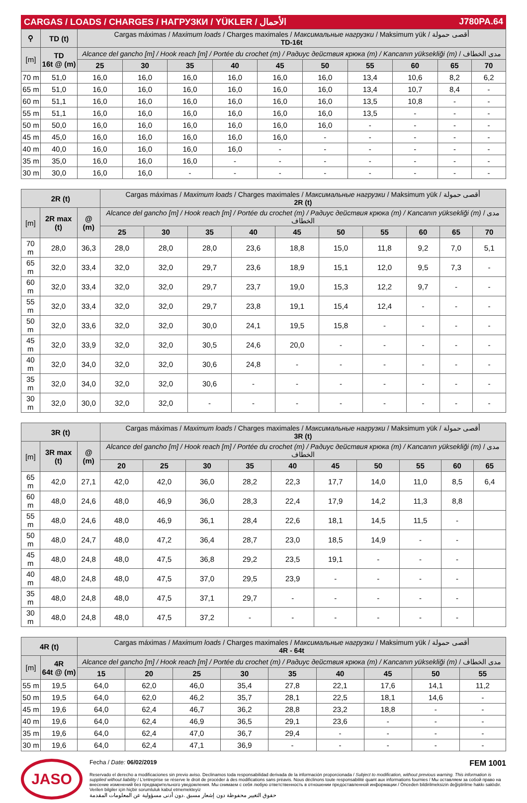CARGAS / LOADS / CHARGES / НАГРУЗКИ / YÜKLER / الأحمال J780PA.64
| ⚲ | TD (t) | Cargas máximas / Maximum loads / Charges maximales / Максимальные нагрузки / Maksimum yük / أقصى حمولة TD-16t | | | | | | | | | |
| [m] | TD 16t @ (m) | Alcance del gancho [m] / Hook reach [m] / Portée du crochet (m) / Радиус действия крюка (m) / Kancanın yüksekliği (m) / مدى الخطاف | | | | | | | | | |
| | | 25 | 30 | 35 | 40 | 45 | 50 | 55 | 60 | 65 | 70 |
| 70 m | 51,0 | 16,0 | 16,0 | 16,0 | 16,0 | 16,0 | 16,0 | 13,4 | 10,6 | 8,2 | 6,2 |
| 65 m | 51,0 | 16,0 | 16,0 | 16,0 | 16,0 | 16,0 | 16,0 | 13,4 | 10,7 | 8,4 | - |
| 60 m | 51,1 | 16,0 | 16,0 | 16,0 | 16,0 | 16,0 | 16,0 | 13,5 | 10,8 | - | - |
| 55 m | 51,1 | 16,0 | 16,0 | 16,0 | 16,0 | 16,0 | 16,0 | 13,5 | - | - | - |
| 50 m | 50,0 | 16,0 | 16,0 | 16,0 | 16,0 | 16,0 | 16,0 | - | - | - | - |
| 45 m | 45,0 | 16,0 | 16,0 | 16,0 | 16,0 | 16,0 | - | - | - | - | - |
| 40 m | 40,0 | 16,0 | 16,0 | 16,0 | 16,0 | - | - | - | - | - | - |
| 35 m | 35,0 | 16,0 | 16,0 | 16,0 | - | - | - | - | - | - | - |
| 30 m | 30,0 | 16,0 | 16,0 | - | - | - | - | - | - | - | - |
| 2R (t) | | | Cargas máximas / Maximum loads / Charges maximales / Максимальные нагрузки / Maksimum yük / أقصى حمولة 2R (t) | | | | | | | | | |
| [m] | 2R max (t) | @ (m) | Alcance del gancho [m] / Hook reach [m] / Portée du crochet (m) / Радиус действия крюка (m) / Kancanın yüksekliği (m) / مدى الخطاف | | | | | | | | | |
| | | | 25 | 30 | 35 | 40 | 45 | 50 | 55 | 60 | 65 | 70 |
| 70 m | 28,0 | 36,3 | 28,0 | 28,0 | 28,0 | 23,6 | 18,8 | 15,0 | 11,8 | 9,2 | 7,0 | 5,1 |
| 65 m | 32,0 | 33,4 | 32,0 | 32,0 | 29,7 | 23,6 | 18,9 | 15,1 | 12,0 | 9,5 | 7,3 | - |
| 60 m | 32,0 | 33,4 | 32,0 | 32,0 | 29,7 | 23,7 | 19,0 | 15,3 | 12,2 | 9,7 | - | - |
| 55 m | 32,0 | 33,4 | 32,0 | 32,0 | 29,7 | 23,8 | 19,1 | 15,4 | 12,4 | - | - | - |
| 50 m | 32,0 | 33,6 | 32,0 | 32,0 | 30,0 | 24,1 | 19,5 | 15,8 | - | - | - | - |
| 45 m | 32,0 | 33,9 | 32,0 | 32,0 | 30,5 | 24,6 | 20,0 | - | - | - | - | - |
| 40 m | 32,0 | 34,0 | 32,0 | 32,0 | 30,6 | 24,8 | - | - | - | - | - | - |
| 35 m | 32,0 | 34,0 | 32,0 | 32,0 | 30,6 | - | - | - | - | - | - | - |
| 30 m | 32,0 | 30,0 | 32,0 | 32,0 | - | - | - | - | - | - | - | - |
| 3R (t) | | | Cargas máximas / Maximum loads / Charges maximales / Максимальные нагрузки / Maksimum yük / أقصى حمولة 3R (t) | | | | | | | | | |
| [m] | 3R max (t) | @ (m) | Alcance del gancho [m] / Hook reach [m] / Portée du crochet (m) / Радиус действия крюка (m) / Kancanın yüksekliği (m) / مدى الخطاف | | | | | | | | | |
| | | | 20 | 25 | 30 | 35 | 40 | 45 | 50 | 55 | 60 | 65 |
| 65 m | 42,0 | 27,1 | 42,0 | 42,0 | 36,0 | 28,2 | 22,3 | 17,7 | 14,0 | 11,0 | 8,5 | 6,4 |
| 60 m | 48,0 | 24,6 | 48,0 | 46,9 | 36,0 | 28,3 | 22,4 | 17,9 | 14,2 | 11,3 | 8,8 | |
| 55 m | 48,0 | 24,6 | 48,0 | 46,9 | 36,1 | 28,4 | 22,6 | 18,1 | 14,5 | 11,5 | - | |
| 50 m | 48,0 | 24,7 | 48,0 | 47,2 | 36,4 | 28,7 | 23,0 | 18,5 | 14,9 | - | - | |
| 45 m | 48,0 | 24,8 | 48,0 | 47,5 | 36,8 | 29,2 | 23,5 | 19,1 | - | - | - | |
| 40 m | 48,0 | 24,8 | 48,0 | 47,5 | 37,0 | 29,5 | 23,9 | - | - | - | - | |
| 35 m | 48,0 | 24,8 | 48,0 | 47,5 | 37,1 | 29,7 | - | - | - | - | - | |
| 30 m | 48,0 | 24,8 | 48,0 | 47,5 | 37,2 | - | - | - | - | - | - | |
| 4R (t) | | Cargas máximas / Maximum loads / Charges maximales / Максимальные нагрузки / Maksimum yük / أقصى حمولة 4R - 64t | | | | | | | | |
| [m] | 4R 64t @ (m) | Alcance del gancho [m] / Hook reach [m] / Portée du crochet (m) / Радиус действия крюка (m) / Kancanın yüksekliği (m) / مدى الخطاف | | | | | | | | |
| | | 15 | 20 | 25 | 30 | 35 | 40 | 45 | 50 | 55 |
| 55 m | 19,5 | 64,0 | 62,0 | 46,0 | 35,4 | 27,8 | 22,1 | 17,6 | 14,1 | 11,2 |
| 50 m | 19,5 | 64,0 | 62,0 | 46,2 | 35,7 | 28,1 | 22,5 | 18,1 | 14,6 | - |
| 45 m | 19,6 | 64,0 | 62,4 | 46,7 | 36,2 | 28,8 | 23,2 | 18,8 | - | - |
| 40 m | 19,6 | 64,0 | 62,4 | 46,9 | 36,5 | 29,1 | 23,6 | - | - | - |
| 35 m | 19,6 | 64,0 | 62,4 | 47,0 | 36,7 | 29,4 | - | - | - | - |
| 30 m | 19,6 | 64,0 | 62,4 | 47,1 | 36,9 | - | - | - | - | - |
JASO
Fecha / Date: 06/02/2019 FEM 1001
Reservado el derecho a modificaciones sin previo aviso. Declinamos toda responsabilidad derivada de la información proporcionada / Subject to modification, without previous warning. This information is supplied without liability / L'entreprise se réserve le droit de procéder à des modifications sans préavis. Nous déclinons toute responsabilité quant aux informations fournies / Мы оставляем за собой право на внесение изменений без предварительного уведомления. Мы снимаем с себя любую ответственность в отношении предоставленной информации / Önceden bildirilmeksizin değiştirilme hakkı saklıdır. Verilen bilgiler için hiçbir sorumluluk kabul etmemekteyiz
حقوق التغيير محفوظة دون إشعار مسبق .دون أدنى مسؤولية عن المعلومات المقدمة